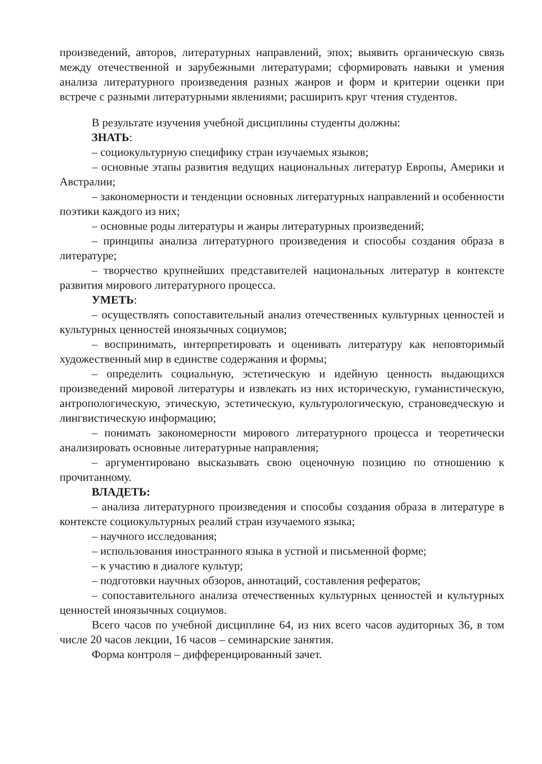произведений, авторов, литературных направлений, эпох; выявить органическую связь между отечественной и зарубежными литературами; сформировать навыки и умения анализа литературного произведения разных жанров и форм и критерии оценки при встрече с разными литературными явлениями; расширить круг чтения студентов.
В результате изучения учебной дисциплины студенты должны:
ЗНАТЬ:
– социокультурную специфику стран изучаемых языков;
– основные этапы развития ведущих национальных литератур Европы, Америки и Австралии;
– закономерности и тенденции основных литературных направлений и особенности поэтики каждого из них;
– основные роды литературы и жанры литературных произведений;
– принципы анализа литературного произведения и способы создания образа в литературе;
– творчество крупнейших представителей национальных литератур в контексте развития мирового литературного процесса.
УМЕТЬ:
– осуществлять сопоставительный анализ отечественных культурных ценностей и культурных ценностей иноязычных социумов;
– воспринимать, интерпретировать и оценивать литературу как неповторимый художественный мир в единстве содержания и формы;
– определить социальную, эстетическую и идейную ценность выдающихся произведений мировой литературы и извлекать из них историческую, гуманистическую, антропологическую, этическую, эстетическую, культурологическую, страноведческую и лингвистическую информацию;
– понимать закономерности мирового литературного процесса и теоретически анализировать основные литературные направления;
– аргументировано высказывать свою оценочную позицию по отношению к прочитанному.
ВЛАДЕТЬ:
– анализа литературного произведения и способы создания образа в литературе в контексте социокультурных реалий стран изучаемого языка;
– научного исследования;
– использования иностранного языка в устной и письменной форме;
– к участию в диалоге культур;
– подготовки научных обзоров, аннотаций, составления рефератов;
– сопоставительного анализа отечественных культурных ценностей и культурных ценностей иноязычных социумов.
Всего часов по учебной дисциплине 64, из них всего часов аудиторных 36, в том числе 20 часов лекции, 16 часов – семинарские занятия.
Форма контроля – дифференцированный зачет.